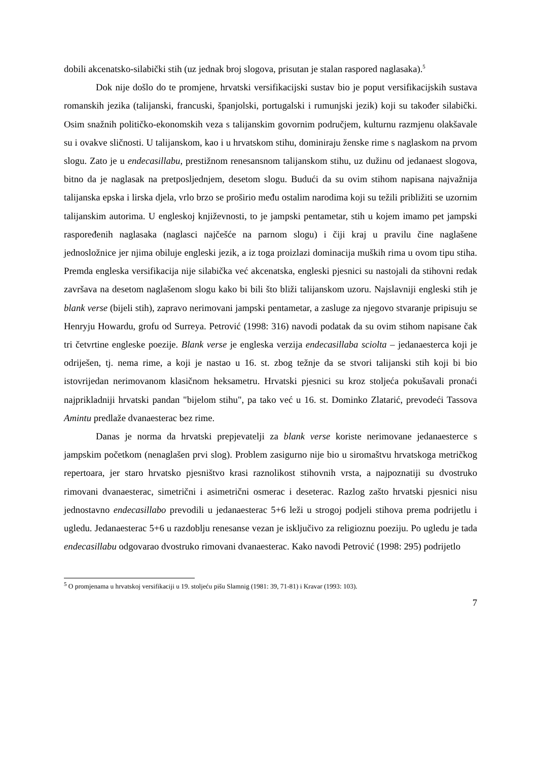dobili akcenatsko-silabički stih (uz jednak broj slogova, prisutan je stalan raspored naglasaka).<sup>5</sup>
Dok nije došlo do te promjene, hrvatski versifikacijski sustav bio je poput versifikacijskih sustava romanskih jezika (talijanski, francuski, španjolski, portugalski i rumunjski jezik) koji su također silabički. Osim snažnih političko-ekonomskih veza s talijanskim govornim područjem, kulturnu razmjenu olakšavale su i ovakve sličnosti. U talijanskom, kao i u hrvatskom stihu, dominiraju ženske rime s naglaskom na prvom slogu. Zato je u endecasillabu, prestižnom renesansnom talijanskom stihu, uz dužinu od jedanaest slogova, bitno da je naglasak na pretposljednjem, desetom slogu. Budući da su ovim stihom napisana najvažnija talijanska epska i lirska djela, vrlo brzo se proširio među ostalim narodima koji su težili približiti se uzornim talijanskim autorima. U engleskoj književnosti, to je jampski pentametar, stih u kojem imamo pet jampski raspoređenih naglasaka (naglasci najčešće na parnom slogu) i čiji kraj u pravilu čine naglašene jednosložnice jer njima obiluje engleski jezik, a iz toga proizlazi dominacija muških rima u ovom tipu stiha. Premda engleska versifikacija nije silabička već akcenatska, engleski pjesnici su nastojali da stihovni redak završava na desetom naglašenom slogu kako bi bili što bliži talijanskom uzoru. Najslavniji engleski stih je blank verse (bijeli stih), zapravo nerimovani jampski pentametar, a zasluge za njegovo stvaranje pripisuju se Henryju Howardu, grofu od Surreya. Petrović (1998: 316) navodi podatak da su ovim stihom napisane čak tri četvrtine engleske poezije. Blank verse je engleska verzija endecasillaba sciolta – jedanaesterca koji je odriješen, tj. nema rime, a koji je nastao u 16. st. zbog težnje da se stvori talijanski stih koji bi bio istovrijedan nerimovanom klasičnom heksametru. Hrvatski pjesnici su kroz stoljeća pokušavali pronaći najprikladniji hrvatski pandan "bijelom stihu", pa tako već u 16. st. Dominko Zlatarić, prevodeći Tassova Amintu predlaže dvanaesterac bez rime.
Danas je norma da hrvatski prepjevatelji za blank verse koriste nerimovane jedanaesterce s jampskim početkom (nenaglašen prvi slog). Problem zasigurno nije bio u siromaštvu hrvatskoga metričkog repertoara, jer staro hrvatsko pjesništvo krasi raznolikost stihovnih vrsta, a najpoznatiji su dvostruko rimovani dvanaesterac, simetrični i asimetrični osmerac i deseterac. Razlog zašto hrvatski pjesnici nisu jednostavno endecasillabo prevodili u jedanaesterac 5+6 leži u strogoj podjeli stihova prema podrijetlu i ugledu. Jedanaesterac 5+6 u razdoblju renesanse vezan je isključivo za religioznu poeziju. Po ugledu je tada endecasillabu odgovarao dvostruko rimovani dvanaesterac. Kako navodi Petrović (1998: 295) podrijetlo
<sup>5</sup> O promjenama u hrvatskoj versifikaciji u 19. stoljeću pišu Slamnig (1981: 39, 71-81) i Kravar (1993: 103).
7